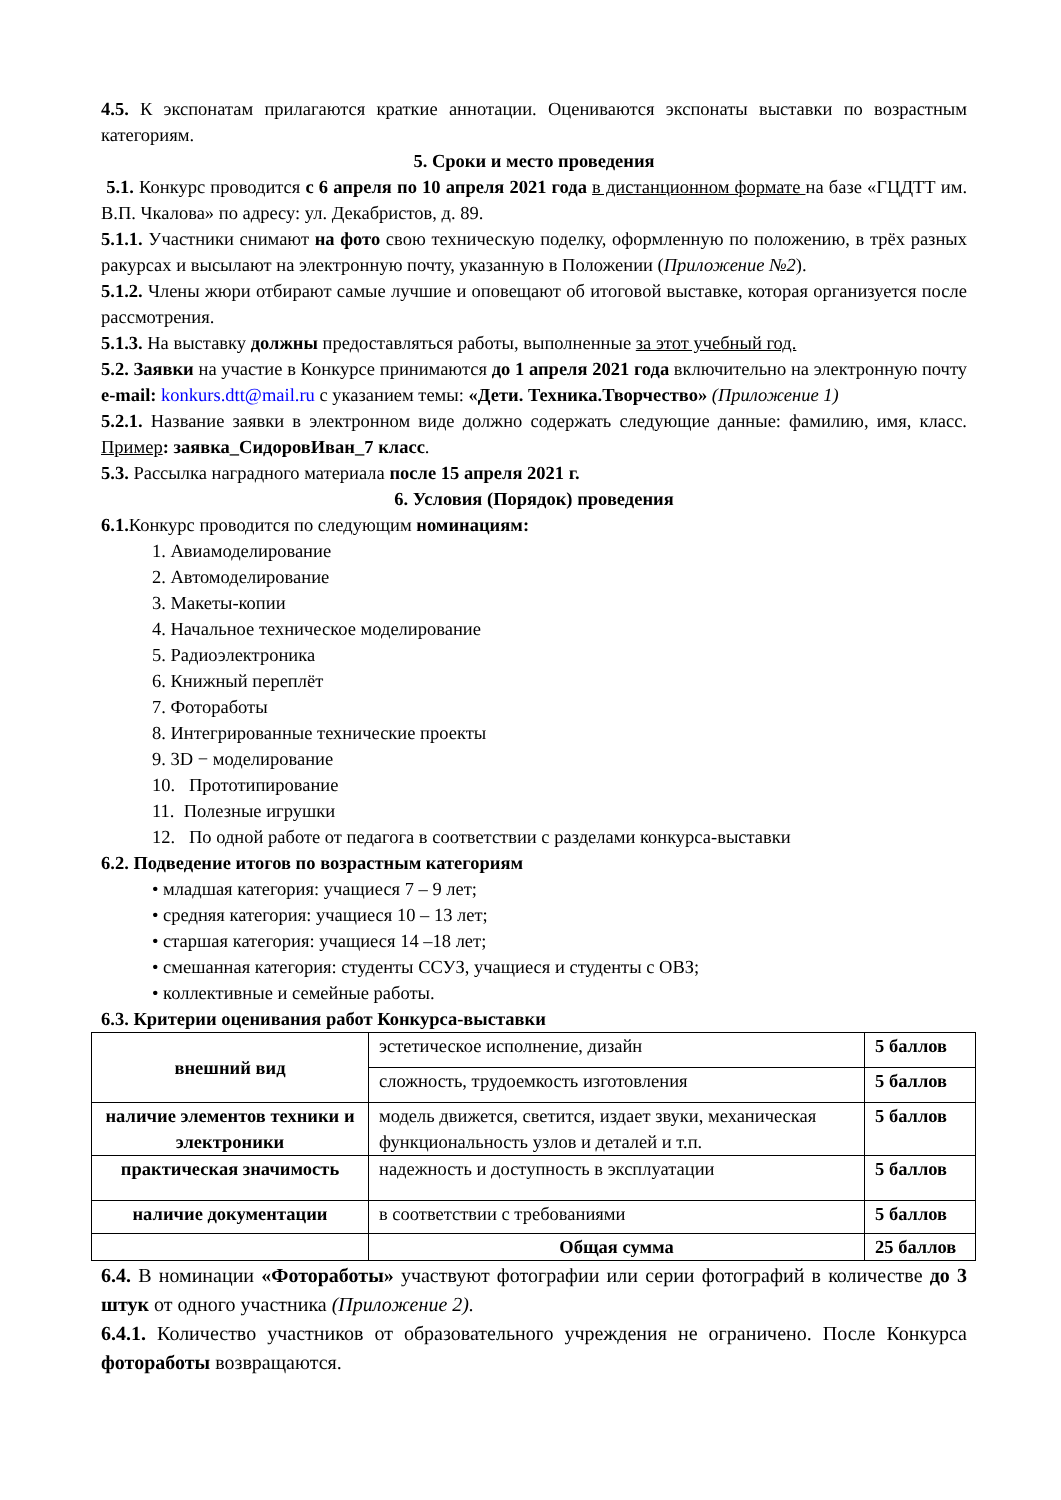4.5. К экспонатам прилагаются краткие аннотации. Оцениваются экспонаты выставки по возрастным категориям.
5. Сроки и место проведения
5.1. Конкурс проводится с 6 апреля по 10 апреля 2021 года в дистанционном формате на базе «ГЦДТТ им. В.П. Чкалова» по адресу: ул. Декабристов, д. 89.
5.1.1. Участники снимают на фото свою техническую поделку, оформленную по положению, в трёх разных ракурсах и высылают на электронную почту, указанную в Положении (Приложение №2).
5.1.2. Члены жюри отбирают самые лучшие и оповещают об итоговой выставке, которая организуется после рассмотрения.
5.1.3. На выставку должны предоставляться работы, выполненные за этот учебный год.
5.2. Заявки на участие в Конкурсе принимаются до 1 апреля 2021 года включительно на электронную почту e-mail: konkurs.dtt@mail.ru с указанием темы: «Дети. Техника.Творчество» (Приложение 1)
5.2.1. Название заявки в электронном виде должно содержать следующие данные: фамилию, имя, класс. Пример: заявка_СидоровИван_7 класс.
5.3. Рассылка наградного материала после 15 апреля 2021 г.
6. Условия (Порядок) проведения
6.1. Конкурс проводится по следующим номинациям:
1. Авиамоделирование
2. Автомоделирование
3. Макеты-копии
4. Начальное техническое моделирование
5. Радиоэлектроника
6. Книжный переплёт
7. Фотоработы
8. Интегрированные технические проекты
9. 3D − моделирование
10. Прототипирование
11. Полезные игрушки
12. По одной работе от педагога в соответствии с разделами конкурса-выставки
6.2. Подведение итогов по возрастным категориям
• младшая категория: учащиеся 7 – 9 лет;
• средняя категория: учащиеся 10 – 13 лет;
• старшая категория: учащиеся 14 –18 лет;
• смешанная категория: студенты ССУЗ, учащиеся и студенты с ОВЗ;
• коллективные и семейные работы.
6.3. Критерии оценивания работ Конкурса-выставки
| внешний вид | эстетическое исполнение, дизайн | 5 баллов |
| | сложность, трудоемкость изготовления | 5 баллов |
| наличие элементов техники и электроники | модель движется, светится, издает звуки, механическая функциональность узлов и деталей и т.п. | 5 баллов |
| практическая значимость | надежность и доступность в эксплуатации | 5 баллов |
| наличие документации | в соответствии с требованиями | 5 баллов |
| | Общая сумма | 25 баллов |
6.4. В номинации «Фотоработы» участвуют фотографии или серии фотографий в количестве до 3 штук от одного участника (Приложение 2).
6.4.1. Количество участников от образовательного учреждения не ограничено. После Конкурса фотоработы возвращаются.